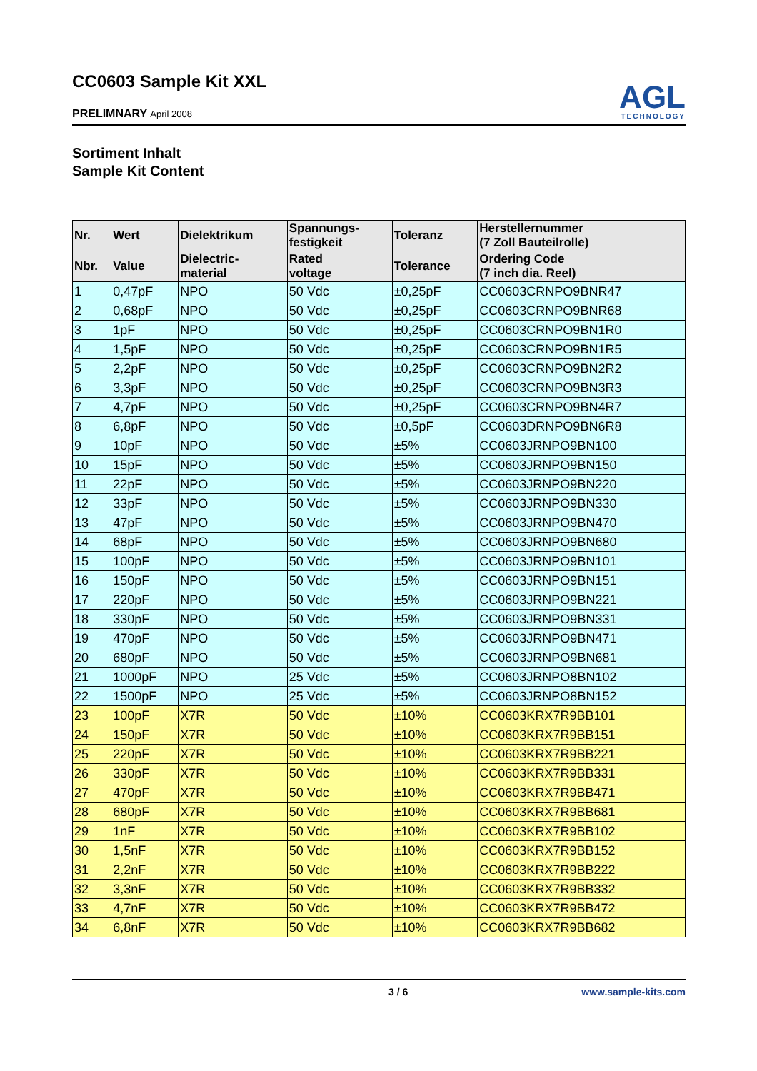CC0603 Sample Kit XXL
PRELIMNARY April 2008
AGL
TECHNOLOGY
Sortiment Inhalt
Sample Kit Content
| Nr. | Wert | Dielektrikum | Spannungs- festigkeit | Toleranz | Herstellernummer (7 Zoll Bauteilrolle) |
| --- | --- | --- | --- | --- | --- |
| Nbr. | Value | Dielectric- material | Rated voltage | Tolerance | Ordering Code (7 inch dia. Reel) |
| 1 | 0,47pF | NPO | 50 Vdc | ±0,25pF | CC0603CRNPO9BNR47 |
| 2 | 0,68pF | NPO | 50 Vdc | ±0,25pF | CC0603CRNPO9BNR68 |
| 3 | 1pF | NPO | 50 Vdc | ±0,25pF | CC0603CRNPO9BN1R0 |
| 4 | 1,5pF | NPO | 50 Vdc | ±0,25pF | CC0603CRNPO9BN1R5 |
| 5 | 2,2pF | NPO | 50 Vdc | ±0,25pF | CC0603CRNPO9BN2R2 |
| 6 | 3,3pF | NPO | 50 Vdc | ±0,25pF | CC0603CRNPO9BN3R3 |
| 7 | 4,7pF | NPO | 50 Vdc | ±0,25pF | CC0603CRNPO9BN4R7 |
| 8 | 6,8pF | NPO | 50 Vdc | ±0,5pF | CC0603DRNPO9BN6R8 |
| 9 | 10pF | NPO | 50 Vdc | ±5% | CC0603JRNPO9BN100 |
| 10 | 15pF | NPO | 50 Vdc | ±5% | CC0603JRNPO9BN150 |
| 11 | 22pF | NPO | 50 Vdc | ±5% | CC0603JRNPO9BN220 |
| 12 | 33pF | NPO | 50 Vdc | ±5% | CC0603JRNPO9BN330 |
| 13 | 47pF | NPO | 50 Vdc | ±5% | CC0603JRNPO9BN470 |
| 14 | 68pF | NPO | 50 Vdc | ±5% | CC0603JRNPO9BN680 |
| 15 | 100pF | NPO | 50 Vdc | ±5% | CC0603JRNPO9BN101 |
| 16 | 150pF | NPO | 50 Vdc | ±5% | CC0603JRNPO9BN151 |
| 17 | 220pF | NPO | 50 Vdc | ±5% | CC0603JRNPO9BN221 |
| 18 | 330pF | NPO | 50 Vdc | ±5% | CC0603JRNPO9BN331 |
| 19 | 470pF | NPO | 50 Vdc | ±5% | CC0603JRNPO9BN471 |
| 20 | 680pF | NPO | 50 Vdc | ±5% | CC0603JRNPO9BN681 |
| 21 | 1000pF | NPO | 25 Vdc | ±5% | CC0603JRNPO8BN102 |
| 22 | 1500pF | NPO | 25 Vdc | ±5% | CC0603JRNPO8BN152 |
| 23 | 100pF | X7R | 50 Vdc | ±10% | CC0603KRX7R9BB101 |
| 24 | 150pF | X7R | 50 Vdc | ±10% | CC0603KRX7R9BB151 |
| 25 | 220pF | X7R | 50 Vdc | ±10% | CC0603KRX7R9BB221 |
| 26 | 330pF | X7R | 50 Vdc | ±10% | CC0603KRX7R9BB331 |
| 27 | 470pF | X7R | 50 Vdc | ±10% | CC0603KRX7R9BB471 |
| 28 | 680pF | X7R | 50 Vdc | ±10% | CC0603KRX7R9BB681 |
| 29 | 1nF | X7R | 50 Vdc | ±10% | CC0603KRX7R9BB102 |
| 30 | 1,5nF | X7R | 50 Vdc | ±10% | CC0603KRX7R9BB152 |
| 31 | 2,2nF | X7R | 50 Vdc | ±10% | CC0603KRX7R9BB222 |
| 32 | 3,3nF | X7R | 50 Vdc | ±10% | CC0603KRX7R9BB332 |
| 33 | 4,7nF | X7R | 50 Vdc | ±10% | CC0603KRX7R9BB472 |
| 34 | 6,8nF | X7R | 50 Vdc | ±10% | CC0603KRX7R9BB682 |
3 / 6 www.sample-kits.com